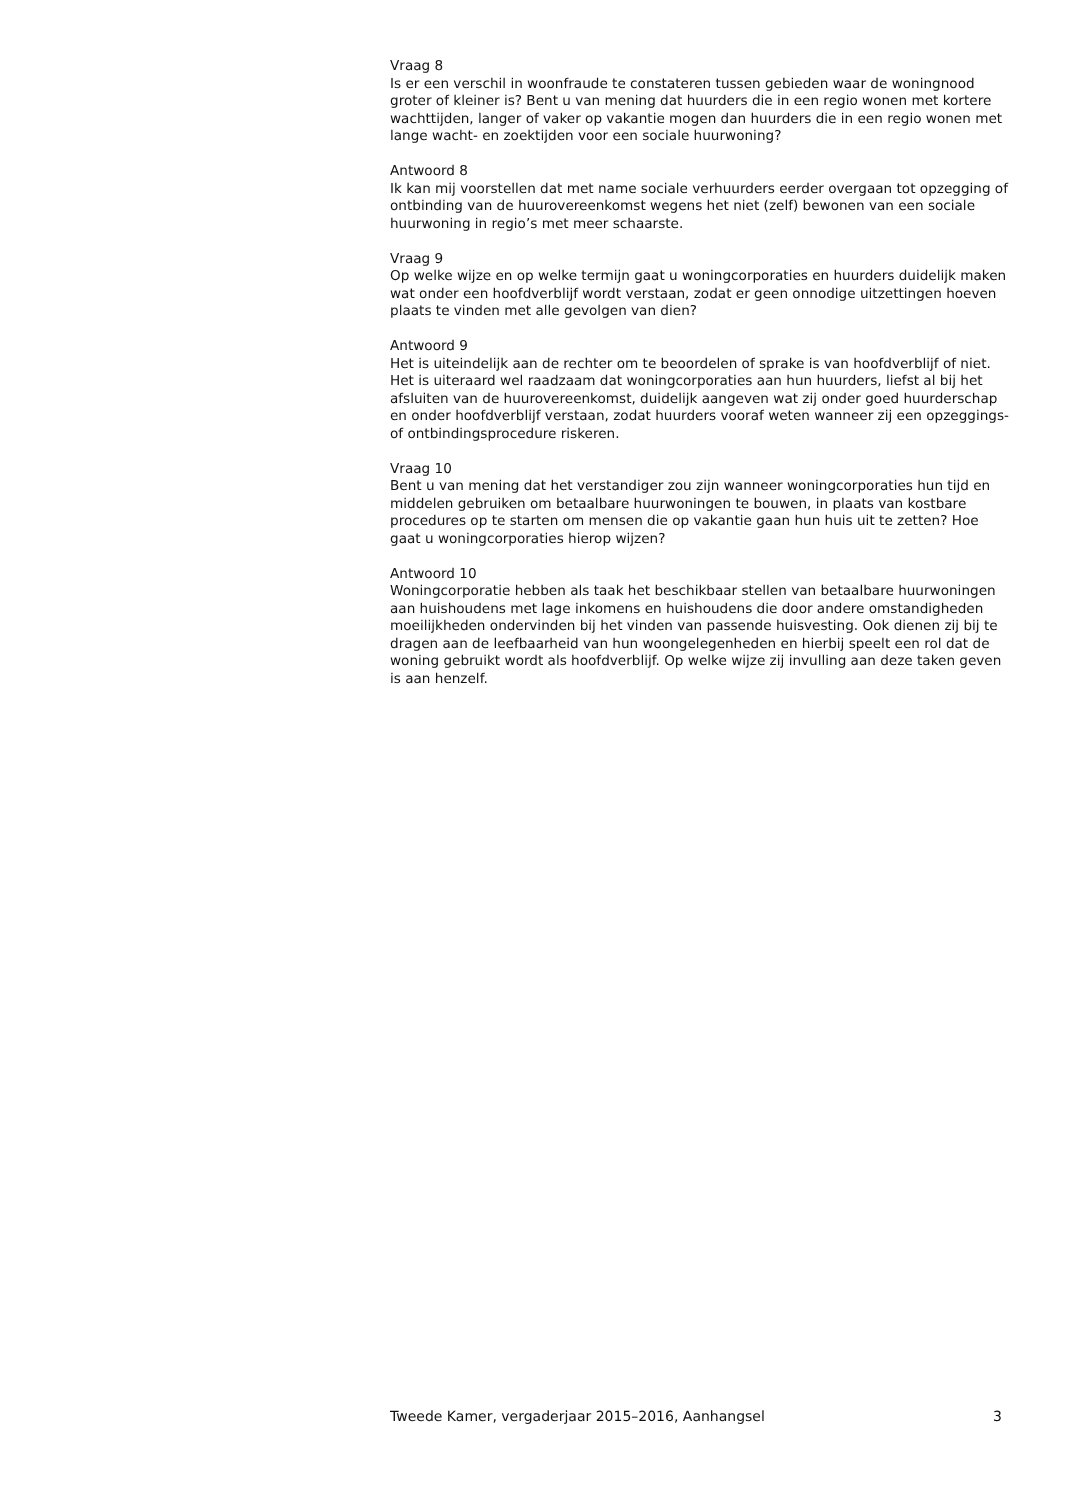Vraag 8
Is er een verschil in woonfraude te constateren tussen gebieden waar de woningnood groter of kleiner is? Bent u van mening dat huurders die in een regio wonen met kortere wachttijden, langer of vaker op vakantie mogen dan huurders die in een regio wonen met lange wacht- en zoektijden voor een sociale huurwoning?
Antwoord 8
Ik kan mij voorstellen dat met name sociale verhuurders eerder overgaan tot opzegging of ontbinding van de huurovereenkomst wegens het niet (zelf) bewonen van een sociale huurwoning in regio’s met meer schaarste.
Vraag 9
Op welke wijze en op welke termijn gaat u woningcorporaties en huurders duidelijk maken wat onder een hoofdverblijf wordt verstaan, zodat er geen onnodige uitzettingen hoeven plaats te vinden met alle gevolgen van dien?
Antwoord 9
Het is uiteindelijk aan de rechter om te beoordelen of sprake is van hoofdverblijf of niet. Het is uiteraard wel raadzaam dat woningcorporaties aan hun huurders, liefst al bij het afsluiten van de huurovereenkomst, duidelijk aangeven wat zij onder goed huurderschap en onder hoofdverblijf verstaan, zodat huurders vooraf weten wanneer zij een opzeggings- of ontbindingsprocedure riskeren.
Vraag 10
Bent u van mening dat het verstandiger zou zijn wanneer woningcorporaties hun tijd en middelen gebruiken om betaalbare huurwoningen te bouwen, in plaats van kostbare procedures op te starten om mensen die op vakantie gaan hun huis uit te zetten? Hoe gaat u woningcorporaties hierop wijzen?
Antwoord 10
Woningcorporatie hebben als taak het beschikbaar stellen van betaalbare huurwoningen aan huishoudens met lage inkomens en huishoudens die door andere omstandigheden moeilijkheden ondervinden bij het vinden van passende huisvesting. Ook dienen zij bij te dragen aan de leefbaarheid van hun woongelegenheden en hierbij speelt een rol dat de woning gebruikt wordt als hoofdverblijf. Op welke wijze zij invulling aan deze taken geven is aan henzelf.
Tweede Kamer, vergaderjaar 2015–2016, Aanhangsel 3